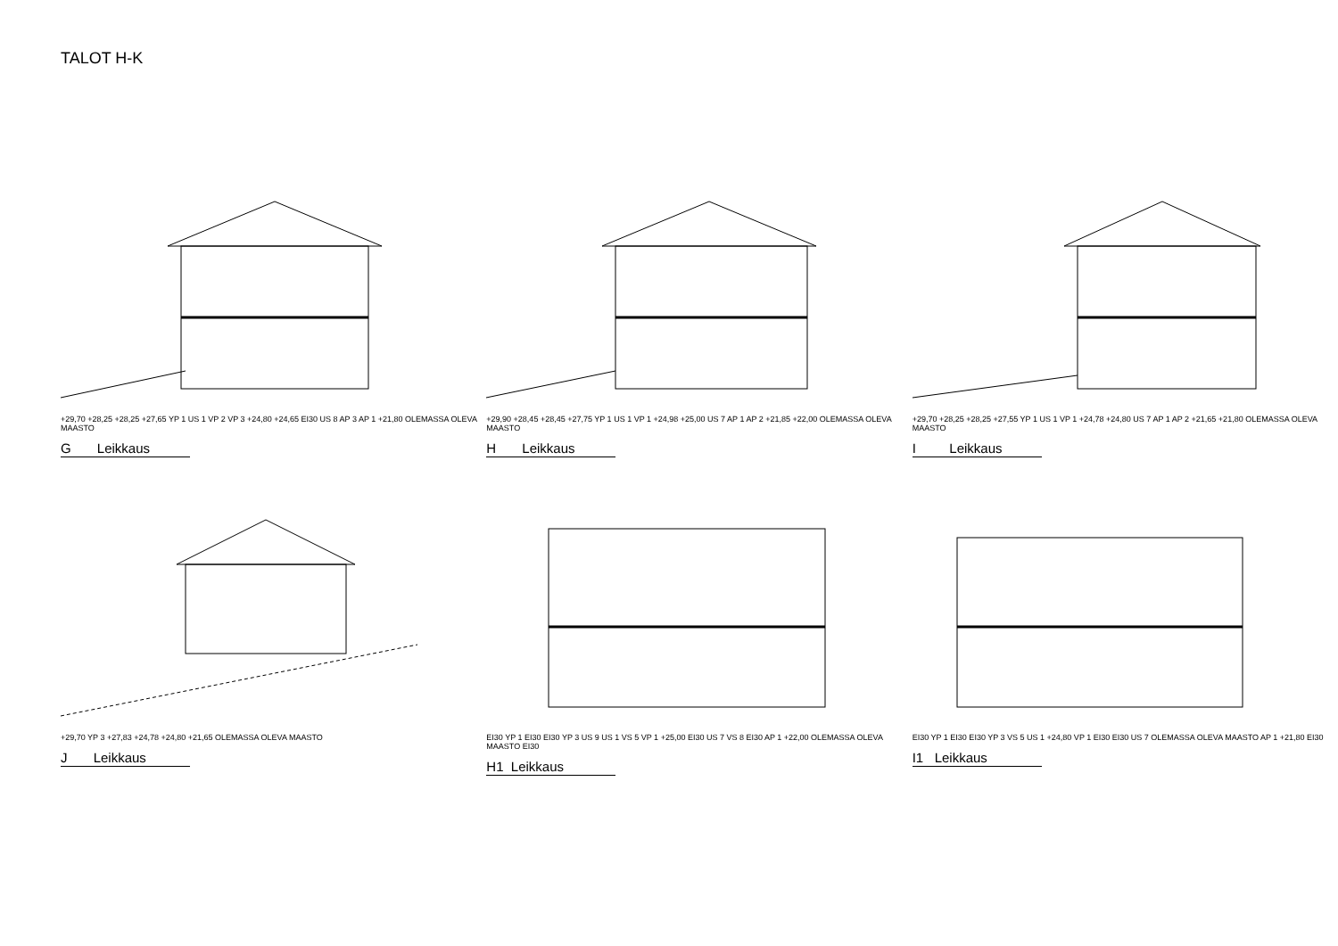TALOT H-K
+29,70 +28,25 +28,25 +27,65 YP 1 US 1 VP 2 VP 3 +24,80 +24,65 EI30 US 8 AP 3 AP 1 +21,80 OLEMASSA OLEVA MAASTO
G Leikkaus
+29,90 +28,45 +28,45 +27,75 YP 1 US 1 VP 1 +24,98 +25,00 US 7 AP 1 AP 2 +21,85 +22,00 OLEMASSA OLEVA MAASTO
H Leikkaus
+29,70 +28,25 +28,25 +27,55 YP 1 US 1 VP 1 +24,78 +24,80 US 7 AP 1 AP 2 +21,65 +21,80 OLEMASSA OLEVA MAASTO
I Leikkaus
+29,70 YP 3 +27,83 +24,78 +24,80 +21,65 OLEMASSA OLEVA MAASTO
J Leikkaus
EI30 YP 1 EI30 EI30 YP 3 US 9 US 1 VS 5 VP 1 +25,00 EI30 US 7 VS 8 EI30 AP 1 +22,00 OLEMASSA OLEVA MAASTO EI30
H1 Leikkaus
EI30 YP 1 EI30 EI30 YP 3 VS 5 US 1 +24,80 VP 1 EI30 EI30 US 7 OLEMASSA OLEVA MAASTO AP 1 +21,80 EI30
I1 Leikkaus